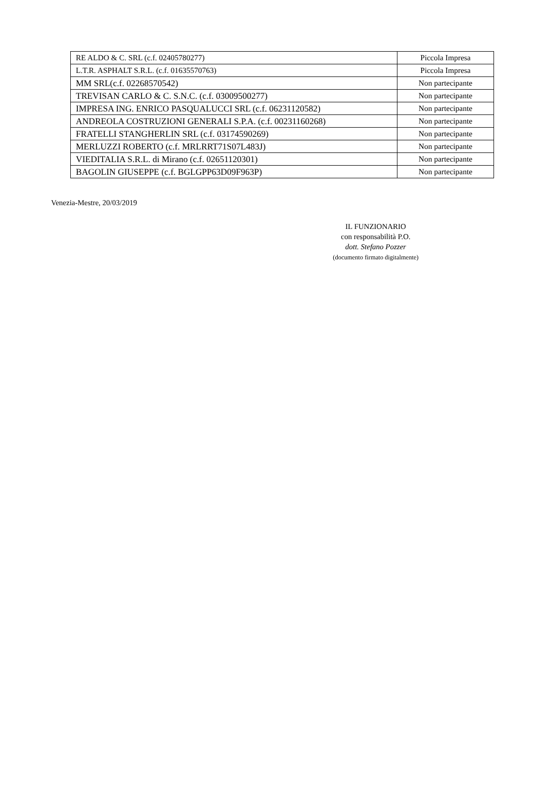| RE ALDO & C. SRL (c.f. 02405780277) | Piccola Impresa |
| L.T.R. ASPHALT S.R.L. (c.f. 01635570763) | Piccola Impresa |
| MM SRL(c.f. 02268570542) | Non partecipante |
| TREVISAN CARLO & C. S.N.C. (c.f. 03009500277) | Non partecipante |
| IMPRESA ING. ENRICO PASQUALUCCI SRL (c.f. 06231120582) | Non partecipante |
| ANDREOLA COSTRUZIONI GENERALI S.P.A. (c.f. 00231160268) | Non partecipante |
| FRATELLI STANGHERLIN SRL (c.f. 03174590269) | Non partecipante |
| MERLUZZI ROBERTO (c.f. MRLRRT71S07L483J) | Non partecipante |
| VIEDITALIA S.R.L. di Mirano (c.f. 02651120301) | Non partecipante |
| BAGOLIN GIUSEPPE (c.f. BGLGPP63D09F963P) | Non partecipante |
Venezia-Mestre, 20/03/2019
IL FUNZIONARIO
con responsabilità P.O.
dott. Stefano Pozzer
(documento firmato digitalmente)